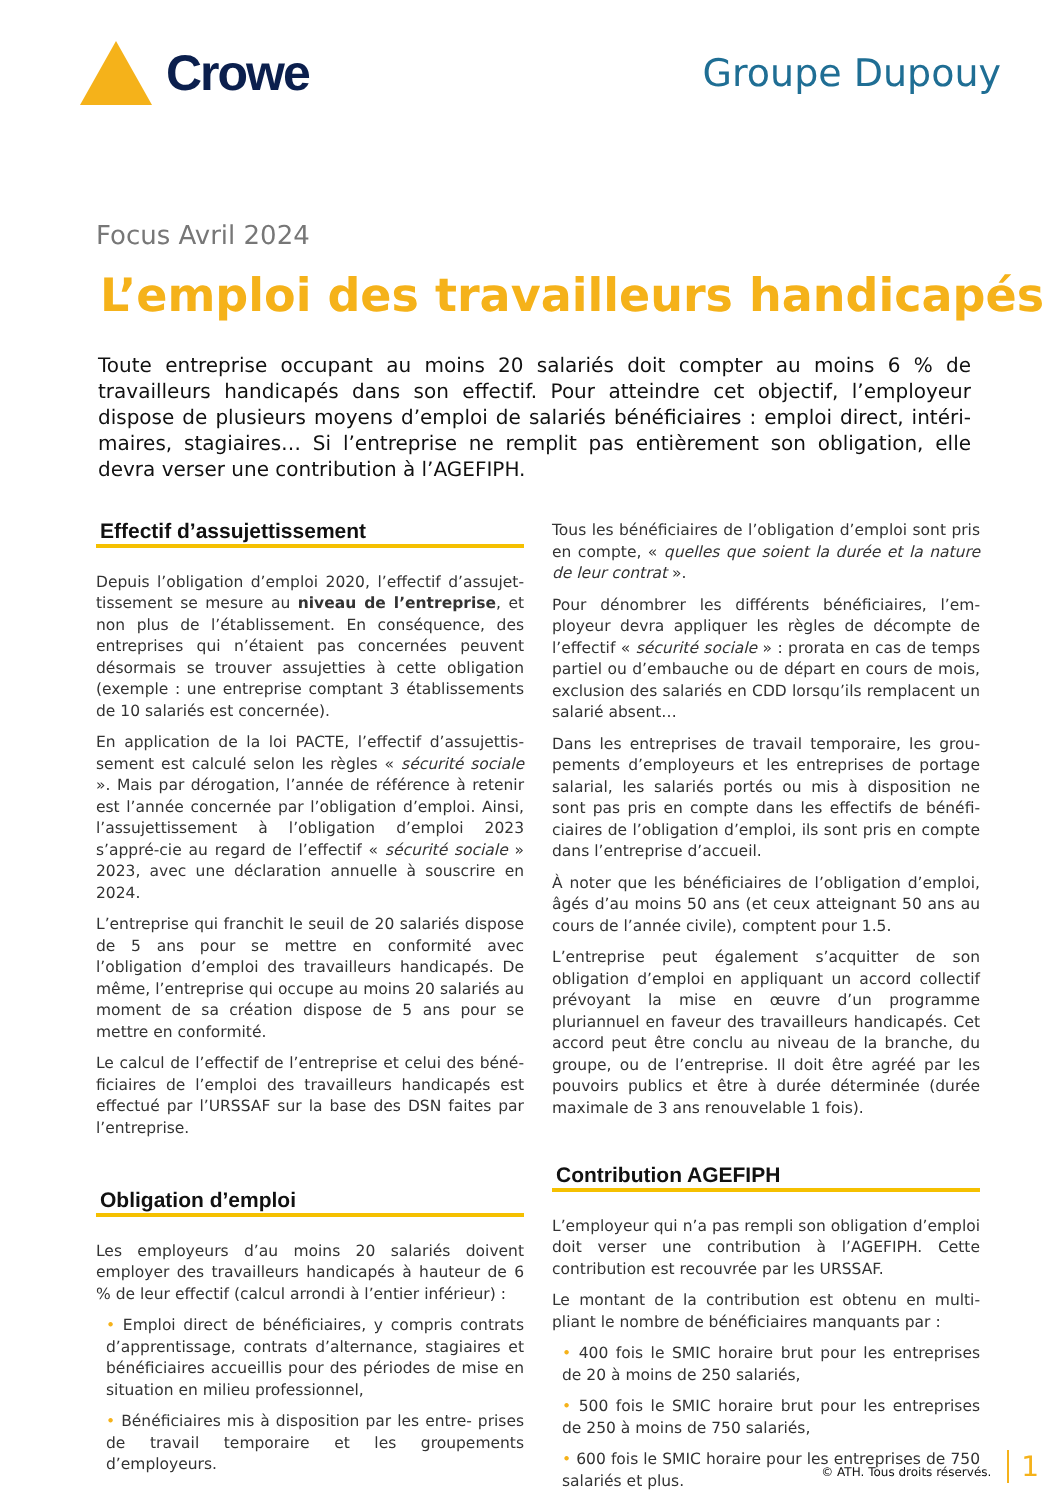Crowe
Groupe Dupouy
Focus Avril 2024
L’emploi des travailleurs handicapés
Toute entreprise occupant au moins 20 salariés doit compter au moins 6 % de travailleurs handicapés dans son effectif. Pour atteindre cet objectif, l’employeur dispose de plusieurs moyens d’emploi de salariés bénéficiaires : emploi direct, intéri- maires, stagiaires… Si l’entreprise ne remplit pas entièrement son obligation, elle devra verser une contribution à l’AGEFIPH.
Effectif d’assujettissement
Depuis l’obligation d’emploi 2020, l’effectif d’assujet-tissement se mesure au niveau de l’entreprise, et non plus de l’établissement. En conséquence, des entreprises qui n’étaient pas concernées peuvent désormais se trouver assujetties à cette obligation (exemple : une entreprise comptant 3 établissements de 10 salariés est concernée).
En application de la loi PACTE, l’effectif d’assujettis-sement est calculé selon les règles « sécurité sociale ». Mais par dérogation, l’année de référence à retenir est l’année concernée par l’obligation d’emploi. Ainsi, l’assujettissement à l’obligation d’emploi 2023 s’appré-cie au regard de l’effectif « sécurité sociale » 2023, avec une déclaration annuelle à souscrire en 2024.
L’entreprise qui franchit le seuil de 20 salariés dispose de 5 ans pour se mettre en conformité avec l’obligation d’emploi des travailleurs handicapés. De même, l’entreprise qui occupe au moins 20 salariés au moment de sa création dispose de 5 ans pour se mettre en conformité.
Le calcul de l’effectif de l’entreprise et celui des béné-ficiaires de l’emploi des travailleurs handicapés est effectué par l’URSSAF sur la base des DSN faites par l’entreprise.
Obligation d’emploi
Les employeurs d’au moins 20 salariés doivent employer des travailleurs handicapés à hauteur de 6 % de leur effectif (calcul arrondi à l’entier inférieur) :
• Emploi direct de bénéficiaires, y compris contrats d’apprentissage, contrats d’alternance, stagiaires et bénéficiaires accueillis pour des périodes de mise en situation en milieu professionnel,
• Bénéficiaires mis à disposition par les entre- prises de travail temporaire et les groupements d’employeurs.
Tous les bénéficiaires de l’obligation d’emploi sont pris en compte, « quelles que soient la durée et la nature de leur contrat ».
Pour dénombrer les différents bénéficiaires, l’em-ployeur devra appliquer les règles de décompte de l’effectif « sécurité sociale » : prorata en cas de temps partiel ou d’embauche ou de départ en cours de mois, exclusion des salariés en CDD lorsqu’ils remplacent un salarié absent…
Dans les entreprises de travail temporaire, les grou-pements d’employeurs et les entreprises de portage salarial, les salariés portés ou mis à disposition ne sont pas pris en compte dans les effectifs de bénéfi- ciaires de l’obligation d’emploi, ils sont pris en compte dans l’entreprise d’accueil.
À noter que les bénéficiaires de l’obligation d’emploi, âgés d’au moins 50 ans (et ceux atteignant 50 ans au cours de l’année civile), comptent pour 1.5.
L’entreprise peut également s’acquitter de son obligation d’emploi en appliquant un accord collectif prévoyant la mise en œuvre d’un programme pluriannuel en faveur des travailleurs handicapés. Cet accord peut être conclu au niveau de la branche, du groupe, ou de l’entreprise. Il doit être agréé par les pouvoirs publics et être à durée déterminée (durée maximale de 3 ans renouvelable 1 fois).
Contribution AGEFIPH
L’employeur qui n’a pas rempli son obligation d’emploi doit verser une contribution à l’AGEFIPH. Cette contribution est recouvrée par les URSSAF.
Le montant de la contribution est obtenu en multi-pliant le nombre de bénéficiaires manquants par :
• 400 fois le SMIC horaire brut pour les entreprises de 20 à moins de 250 salariés,
• 500 fois le SMIC horaire brut pour les entreprises de 250 à moins de 750 salariés,
• 600 fois le SMIC horaire pour les entreprises de 750 salariés et plus.
© ATH. Tous droits réservés. 1